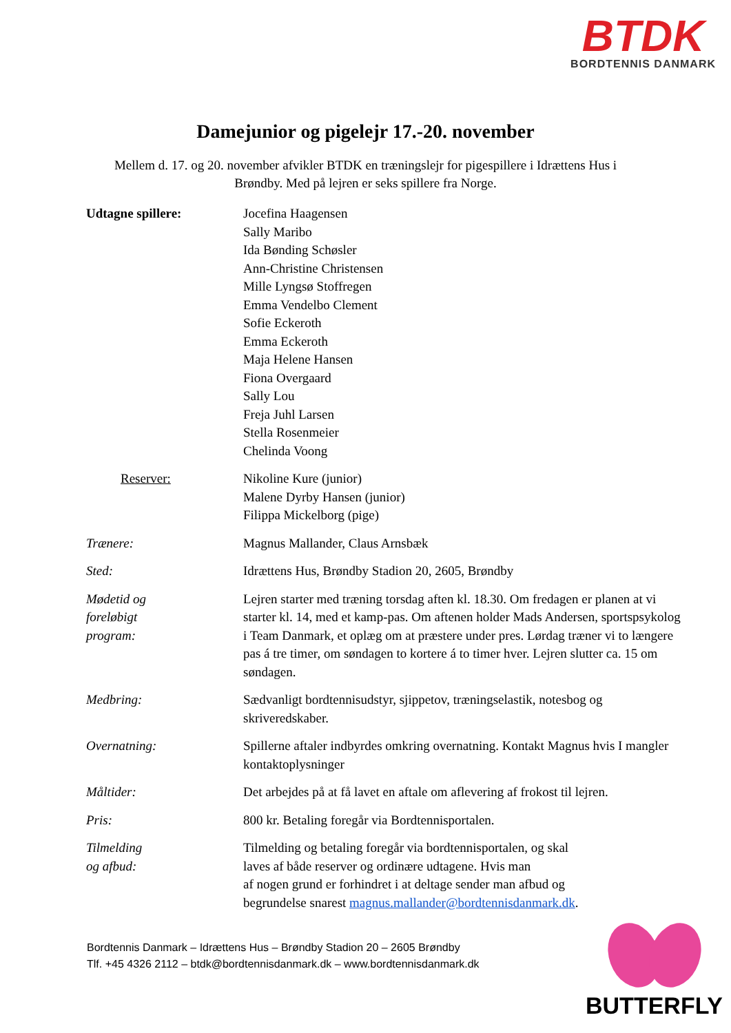BTDK
BORDTENNIS DANMARK
Damejunior og pigelejr 17.-20. november
Mellem d. 17. og 20. november afvikler BTDK en træningslejr for pigespillere i Idrættens Hus i Brøndby. Med på lejren er seks spillere fra Norge.
| Udtagne spillere: | Jocefina Haagensen Sally Maribo Ida Bønding Schøsler Ann-Christine Christensen Mille Lyngsø Stoffregen Emma Vendelbo Clement Sofie Eckeroth Emma Eckeroth Maja Helene Hansen Fiona Overgaard Sally Lou Freja Juhl Larsen Stella Rosenmeier Chelinda Voong |
| Reserver: | Nikoline Kure (junior) Malene Dyrby Hansen (junior) Filippa Mickelborg (pige) |
| Trænere: | Magnus Mallander, Claus Arnsbæk |
| Sted: | Idrættens Hus, Brøndby Stadion 20, 2605, Brøndby |
| Mødetid og foreløbigt program: | Lejren starter med træning torsdag aften kl. 18.30. Om fredagen er planen at vi starter kl. 14, med et kamp-pas. Om aftenen holder Mads Andersen, sportspsykolog i Team Danmark, et oplæg om at præstere under pres. Lørdag træner vi to længere pas á tre timer, om søndagen to kortere á to timer hver. Lejren slutter ca. 15 om søndagen. |
| Medbring: | Sædvanligt bordtennisudstyr, sjippetov, træningselastik, notesbog og skriveredskaber. |
| Overnatning: | Spillerne aftaler indbyrdes omkring overnatning. Kontakt Magnus hvis I mangler kontaktoplysninger |
| Måltider: | Det arbejdes på at få lavet en aftale om aflevering af frokost til lejren. |
| Pris: | 800 kr. Betaling foregår via Bordtennisportalen. |
| Tilmelding og afbud: | Tilmelding og betaling foregår via bordtennisportalen, og skal laves af både reserver og ordinære udtagene. Hvis man af nogen grund er forhindret i at deltage sender man afbud og begrundelse snarest magnus.mallander@bordtennisdanmark.dk . |
Bordtennis Danmark – Idrættens Hus – Brøndby Stadion 20 – 2605 Brøndby
Tlf. +45 4326 2112 – btdk@bordtennisdanmark.dk – www.bordtennisdanmark.dk
BUTTERFLY